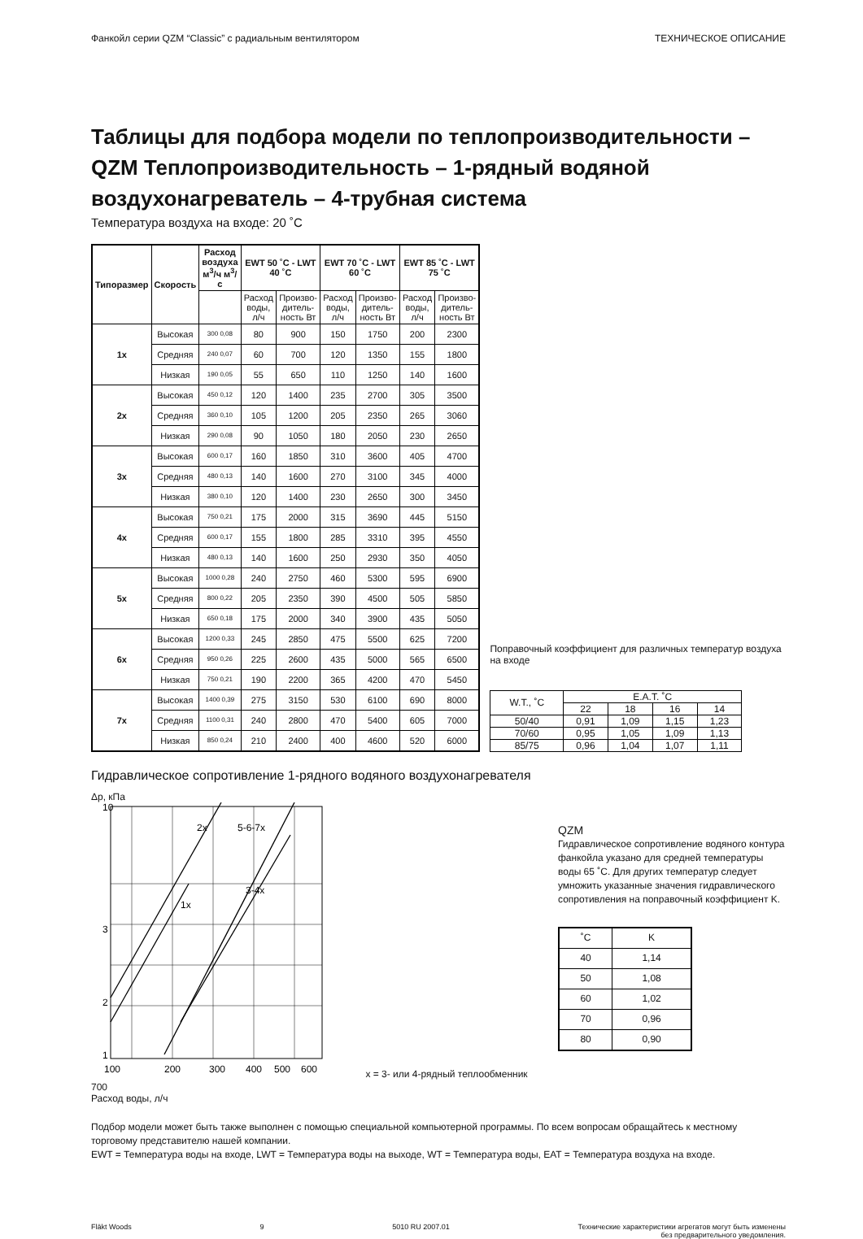Фанкойл серии QZM “Classic” с радиальным вентилятором ТЕХНИЧЕСКОЕ ОПИСАНИЕ
Таблицы для подбора модели по теплопроизводительности – QZM Теплопроизводительность – 1-рядный водяной воздухонагреватель – 4-трубная система
Температура воздуха на входе: 20 ˚C
| Типоразмер | Скорость | Расход воздуха м<sup>3</sup>/ч м<sup>3</sup>/с | EWT 50 ˚C - LWT 40 ˚C | | EWT 70 ˚C - LWT 60 ˚C | | EWT 85 ˚C - LWT 75 ˚C | |
| --- | --- | --- | --- | --- | --- | --- | --- | --- |
| | | | Расход воды, л/ч | Произво-дитель-ность Вт | Расход воды, л/ч | Произво-дитель-ность Вт | Расход воды, л/ч | Произво-дитель-ность Вт |
| 1x | Высокая | 300 0,08 | 80 | 900 | 150 | 1750 | 200 | 2300 |
| | Средняя | 240 0,07 | 60 | 700 | 120 | 1350 | 155 | 1800 |
| | Низкая | 190 0,05 | 55 | 650 | 110 | 1250 | 140 | 1600 |
| 2x | Высокая | 450 0,12 | 120 | 1400 | 235 | 2700 | 305 | 3500 |
| | Средняя | 360 0,10 | 105 | 1200 | 205 | 2350 | 265 | 3060 |
| | Низкая | 290 0,08 | 90 | 1050 | 180 | 2050 | 230 | 2650 |
| 3x | Высокая | 600 0,17 | 160 | 1850 | 310 | 3600 | 405 | 4700 |
| | Средняя | 480 0,13 | 140 | 1600 | 270 | 3100 | 345 | 4000 |
| | Низкая | 380 0,10 | 120 | 1400 | 230 | 2650 | 300 | 3450 |
| 4x | Высокая | 750 0,21 | 175 | 2000 | 315 | 3690 | 445 | 5150 |
| | Средняя | 600 0,17 | 155 | 1800 | 285 | 3310 | 395 | 4550 |
| | Низкая | 480 0,13 | 140 | 1600 | 250 | 2930 | 350 | 4050 |
| 5x | Высокая | 1000 0,28 | 240 | 2750 | 460 | 5300 | 595 | 6900 |
| | Средняя | 800 0,22 | 205 | 2350 | 390 | 4500 | 505 | 5850 |
| | Низкая | 650 0,18 | 175 | 2000 | 340 | 3900 | 435 | 5050 |
| 6x | Высокая | 1200 0,33 | 245 | 2850 | 475 | 5500 | 625 | 7200 |
| | Средняя | 950 0,26 | 225 | 2600 | 435 | 5000 | 565 | 6500 |
| | Низкая | 750 0,21 | 190 | 2200 | 365 | 4200 | 470 | 5450 |
| 7x | Высокая | 1400 0,39 | 275 | 3150 | 530 | 6100 | 690 | 8000 |
| | Средняя | 1100 0,31 | 240 | 2800 | 470 | 5400 | 605 | 7000 |
| | Низкая | 850 0,24 | 210 | 2400 | 400 | 4600 | 520 | 6000 |
Поправочный коэффициент для различных температур воздуха на входе
| W.T., ˚C | E.A.T. ˚C | | | |
| | 22 | 18 | 16 | 14 |
| 50/40 | 0,91 | 1,09 | 1,15 | 1,23 |
| 70/60 | 0,95 | 1,05 | 1,09 | 1,13 |
| 85/75 | 0,96 | 1,04 | 1,07 | 1,11 |
Гидравлическое сопротивление 1-рядного водяного воздухонагревателя
Δp, кПа
10
3
2
1
2x
5-6-7x
1x
3-4x
100
200
300
400
500
600
700
Расход воды, л/ч
x = 3- или 4-рядный теплообменник
QZM
Гидравлическое сопротивление водяного контура фанкойла указано для средней температуры воды 65 ˚C. Для других температур следует умножить указанные значения гидравлического сопротивления на поправочный коэффициент K.
| ˚C | K |
| 40 | 1,14 |
| 50 | 1,08 |
| 60 | 1,02 |
| 70 | 0,96 |
| 80 | 0,90 |
Подбор модели может быть также выполнен с помощью специальной компьютерной программы. По всем вопросам обращайтесь к местному торговому представителю нашей компании.
EWT = Температура воды на входе, LWT = Температура воды на выходе, WT = Температура воды, EAT = Температура воздуха на входе.
Fläkt Woods 9 5010 RU 2007.01 Технические характеристики агрегатов могут быть изменены
без предварительного уведомления.